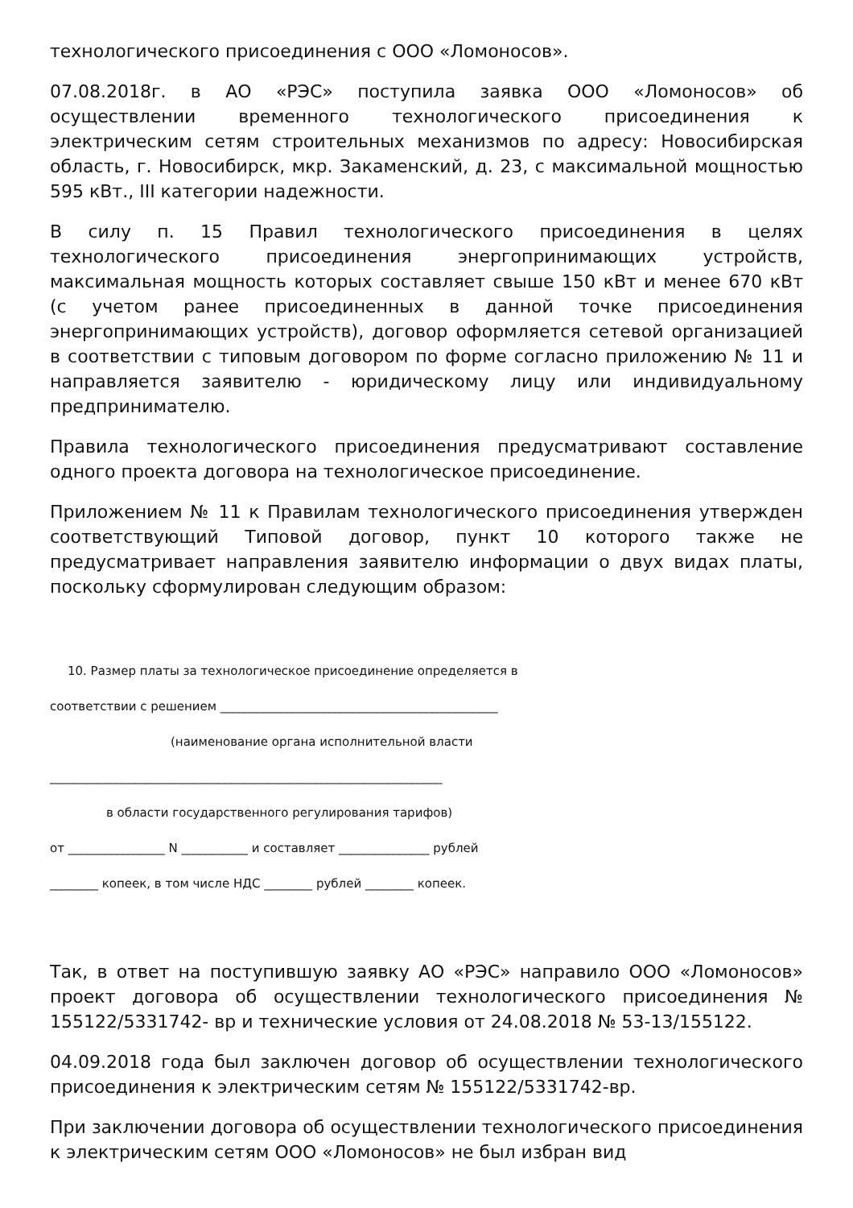технологического присоединения с ООО «Ломоносов».
07.08.2018г. в АО «РЭС» поступила заявка ООО «Ломоносов» об осуществлении временного технологического присоединения к электрическим сетям строительных механизмов по адресу: Новосибирская область, г. Новосибирск, мкр. Закаменский, д. 23, с максимальной мощностью 595 кВт., III категории надежности.
В силу п. 15 Правил технологического присоединения в целях технологического присоединения энергопринимающих устройств, максимальная мощность которых составляет свыше 150 кВт и менее 670 кВт (с учетом ранее присоединенных в данной точке присоединения энергопринимающих устройств), договор оформляется сетевой организацией в соответствии с типовым договором по форме согласно приложению № 11 и направляется заявителю - юридическому лицу или индивидуальному предпринимателю.
Правила технологического присоединения предусматривают составление одного проекта договора на технологическое присоединение.
Приложением № 11 к Правилам технологического присоединения утвержден соответствующий Типовой договор, пункт 10 которого также не предусматривает направления заявителю информации о двух видах платы, поскольку сформулирован следующим образом:
10. Размер платы за технологическое присоединение определяется в
соответствии с решением ______________________________________________
(наименование органа исполнительной власти
_________________________________________________________________
в области государственного регулирования тарифов)
от ________________ N ___________ и составляет _______________ рублей
________ копеек, в том числе НДС ________ рублей ________ копеек.
Так, в ответ на поступившую заявку АО «РЭС» направило ООО «Ломоносов» проект договора об осуществлении технологического присоединения № 155122/5331742- вр и технические условия от 24.08.2018 № 53-13/155122.
04.09.2018 года был заключен договор об осуществлении технологического присоединения к электрическим сетям № 155122/5331742-вр.
При заключении договора об осуществлении технологического присоединения к электрическим сетям ООО «Ломоносов» не был избран вид